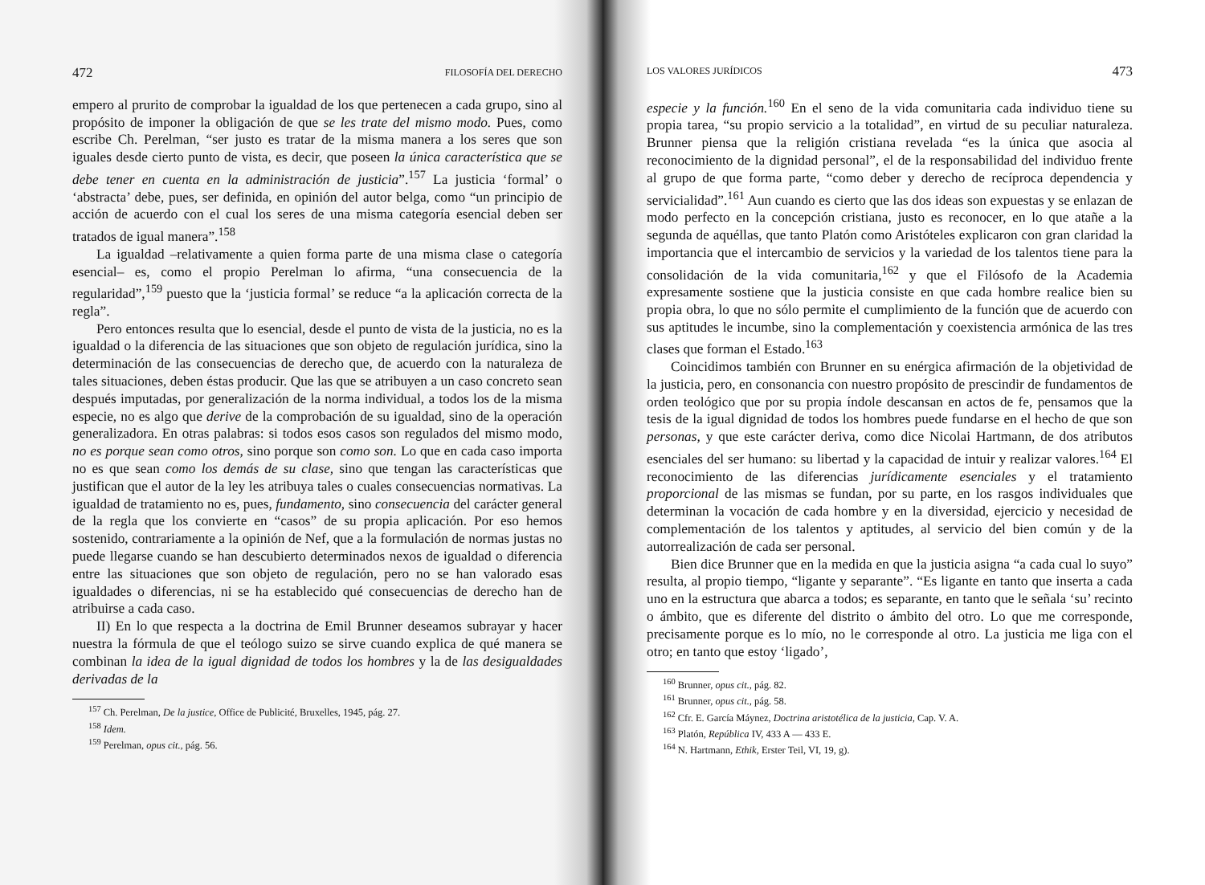472 FILOSOFÍA DEL DERECHO
empero al prurito de comprobar la igualdad de los que pertenecen a cada grupo, sino al propósito de imponer la obligación de que se les trate del mismo modo. Pues, como escribe Ch. Perelman, “ser justo es tratar de la misma manera a los seres que son iguales desde cierto punto de vista, es decir, que poseen la única característica que se debe tener en cuenta en la administración de justicia”.<sup>157</sup> La justicia ‘formal’ o ‘abstracta’ debe, pues, ser definida, en opinión del autor belga, como “un principio de acción de acuerdo con el cual los seres de una misma categoría esencial deben ser tratados de igual manera”.<sup>158</sup>
La igualdad –relativamente a quien forma parte de una misma clase o categoría esencial– es, como el propio Perelman lo afirma, “una consecuencia de la regularidad”,<sup>159</sup> puesto que la ‘justicia formal’ se reduce “a la aplicación correcta de la regla”.
Pero entonces resulta que lo esencial, desde el punto de vista de la justicia, no es la igualdad o la diferencia de las situaciones que son objeto de regulación jurídica, sino la determinación de las consecuencias de derecho que, de acuerdo con la naturaleza de tales situaciones, deben éstas producir. Que las que se atribuyen a un caso concreto sean después imputadas, por generalización de la norma individual, a todos los de la misma especie, no es algo que derive de la comprobación de su igualdad, sino de la operación generalizadora. En otras palabras: si todos esos casos son regulados del mismo modo, no es porque sean como otros, sino porque son como son. Lo que en cada caso importa no es que sean como los demás de su clase, sino que tengan las características que justifican que el autor de la ley les atribuya tales o cuales consecuencias normativas. La igualdad de tratamiento no es, pues, fundamento, sino consecuencia del carácter general de la regla que los convierte en “casos” de su propia aplicación. Por eso hemos sostenido, contrariamente a la opinión de Nef, que a la formulación de normas justas no puede llegarse cuando se han descubierto determinados nexos de igualdad o diferencia entre las situaciones que son objeto de regulación, pero no se han valorado esas igualdades o diferencias, ni se ha establecido qué consecuencias de derecho han de atribuirse a cada caso.
II) En lo que respecta a la doctrina de Emil Brunner deseamos subrayar y hacer nuestra la fórmula de que el teólogo suizo se sirve cuando explica de qué manera se combinan la idea de la igual dignidad de todos los hombres y la de las desigualdades derivadas de la
<sup>157</sup> Ch. Perelman, De la justice, Office de Publicité, Bruxelles, 1945, pág. 27.
<sup>158</sup> Idem.
<sup>159</sup> Perelman, opus cit., pág. 56.
LOS VALORES JURÍDICOS 473
especie y la función.<sup>160</sup> En el seno de la vida comunitaria cada individuo tiene su propia tarea, “su propio servicio a la totalidad”, en virtud de su peculiar naturaleza. Brunner piensa que la religión cristiana revelada “es la única que asocia al reconocimiento de la dignidad personal”, el de la responsabilidad del individuo frente al grupo de que forma parte, “como deber y derecho de recíproca dependencia y servicialidad”.<sup>161</sup> Aun cuando es cierto que las dos ideas son expuestas y se enlazan de modo perfecto en la concepción cristiana, justo es reconocer, en lo que atañe a la segunda de aquéllas, que tanto Platón como Aristóteles explicaron con gran claridad la importancia que el intercambio de servicios y la variedad de los talentos tiene para la consolidación de la vida comunitaria,<sup>162</sup> y que el Filósofo de la Academia expresamente sostiene que la justicia consiste en que cada hombre realice bien su propia obra, lo que no sólo permite el cumplimiento de la función que de acuerdo con sus aptitudes le incumbe, sino la complementación y coexistencia armónica de las tres clases que forman el Estado.<sup>163</sup>
Coincidimos también con Brunner en su enérgica afirmación de la objetividad de la justicia, pero, en consonancia con nuestro propósito de prescindir de fundamentos de orden teológico que por su propia índole descansan en actos de fe, pensamos que la tesis de la igual dignidad de todos los hombres puede fundarse en el hecho de que son personas, y que este carácter deriva, como dice Nicolai Hartmann, de dos atributos esenciales del ser humano: su libertad y la capacidad de intuir y realizar valores.<sup>164</sup> El reconocimiento de las diferencias jurídicamente esenciales y el tratamiento proporcional de las mismas se fundan, por su parte, en los rasgos individuales que determinan la vocación de cada hombre y en la diversidad, ejercicio y necesidad de complementación de los talentos y aptitudes, al servicio del bien común y de la autorrealización de cada ser personal.
Bien dice Brunner que en la medida en que la justicia asigna “a cada cual lo suyo” resulta, al propio tiempo, “ligante y separante”. “Es ligante en tanto que inserta a cada uno en la estructura que abarca a todos; es separante, en tanto que le señala ‘su’ recinto o ámbito, que es diferente del distrito o ámbito del otro. Lo que me corresponde, precisamente porque es lo mío, no le corresponde al otro. La justicia me liga con el otro; en tanto que estoy ‘ligado’,
<sup>160</sup> Brunner, opus cit., pág. 82.
<sup>161</sup> Brunner, opus cit., pág. 58.
<sup>162</sup> Cfr. E. García Máynez, Doctrina aristotélica de la justicia, Cap. V. A.
<sup>163</sup> Platón, República IV, 433 A — 433 E.
<sup>164</sup> N. Hartmann, Ethik, Erster Teil, VI, 19, g).